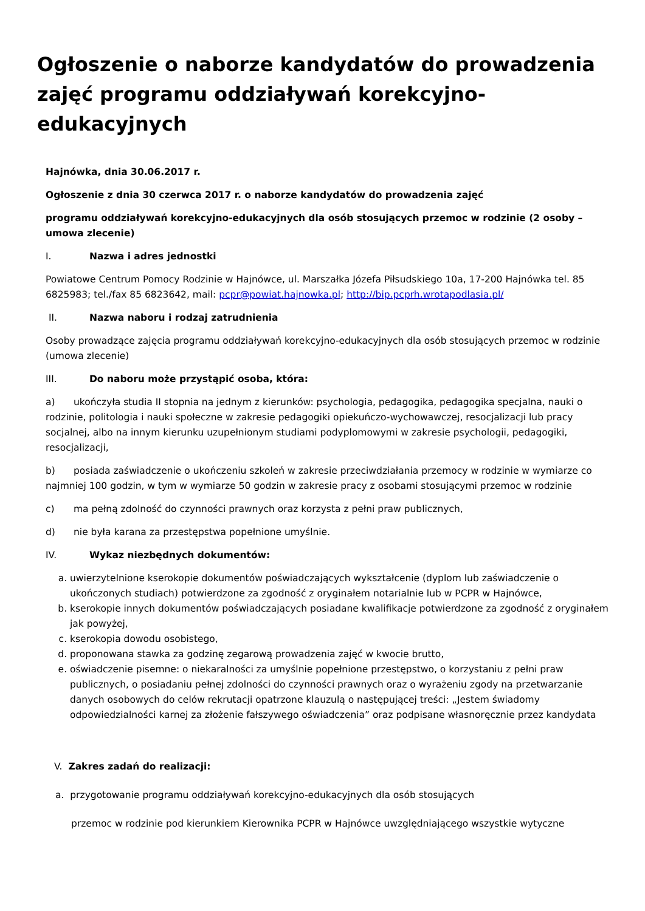Ogłoszenie o naborze kandydatów do prowadzenia zajęć programu oddziaływań korekcyjno-edukacyjnych
Hajnówka, dnia 30.06.2017 r.
Ogłoszenie z dnia 30 czerwca 2017 r. o naborze kandydatów do prowadzenia zajęć
programu oddziaływań korekcyjno-edukacyjnych dla osób stosujących przemoc w rodzinie (2 osoby – umowa zlecenie)
I. Nazwa i adres jednostki
Powiatowe Centrum Pomocy Rodzinie w Hajnówce, ul. Marszałka Józefa Piłsudskiego 10a, 17-200 Hajnówka tel. 85 6825983; tel./fax 85 6823642, mail: pcpr@powiat.hajnowka.pl; http://bip.pcprh.wrotapodlasia.pl/
II. Nazwa naboru i rodzaj zatrudnienia
Osoby prowadzące zajęcia programu oddziaływań korekcyjno-edukacyjnych dla osób stosujących przemoc w rodzinie (umowa zlecenie)
III. Do naboru może przystąpić osoba, która:
a) ukończyła studia II stopnia na jednym z kierunków: psychologia, pedagogika, pedagogika specjalna, nauki o rodzinie, politologia i nauki społeczne w zakresie pedagogiki opiekuńczo-wychowawczej, resocjalizacji lub pracy socjalnej, albo na innym kierunku uzupełnionym studiami podyplomowymi w zakresie psychologii, pedagogiki, resocjalizacji,
b) posiada zaświadczenie o ukończeniu szkoleń w zakresie przeciwdziałania przemocy w rodzinie w wymiarze co najmniej 100 godzin, w tym w wymiarze 50 godzin w zakresie pracy z osobami stosującymi przemoc w rodzinie
c) ma pełną zdolność do czynności prawnych oraz korzysta z pełni praw publicznych,
d) nie była karana za przestępstwa popełnione umyślnie.
IV. Wykaz niezbędnych dokumentów:
a. uwierzytelnione kserokopie dokumentów poświadczających wykształcenie (dyplom lub zaświadczenie o ukończonych studiach) potwierdzone za zgodność z oryginałem notarialnie lub w PCPR w Hajnówce,
b. kserokopie innych dokumentów poświadczających posiadane kwalifikacje potwierdzone za zgodność z oryginałem jak powyżej,
c. kserokopia dowodu osobistego,
d. proponowana stawka za godzinę zegarową prowadzenia zajęć w kwocie brutto,
e. oświadczenie pisemne: o niekaralności za umyślnie popełnione przestępstwo, o korzystaniu z pełni praw publicznych, o posiadaniu pełnej zdolności do czynności prawnych oraz o wyrażeniu zgody na przetwarzanie danych osobowych do celów rekrutacji opatrzone klauzulą o następującej treści: „Jestem świadomy odpowiedzialności karnej za złożenie fałszywego oświadczenia” oraz podpisane własnoręcznie przez kandydata
V. Zakres zadań do realizacji:
a. przygotowanie programu oddziaływań korekcyjno-edukacyjnych dla osób stosujących
przemoc w rodzinie pod kierunkiem Kierownika PCPR w Hajnówce uwzględniającego wszystkie wytyczne